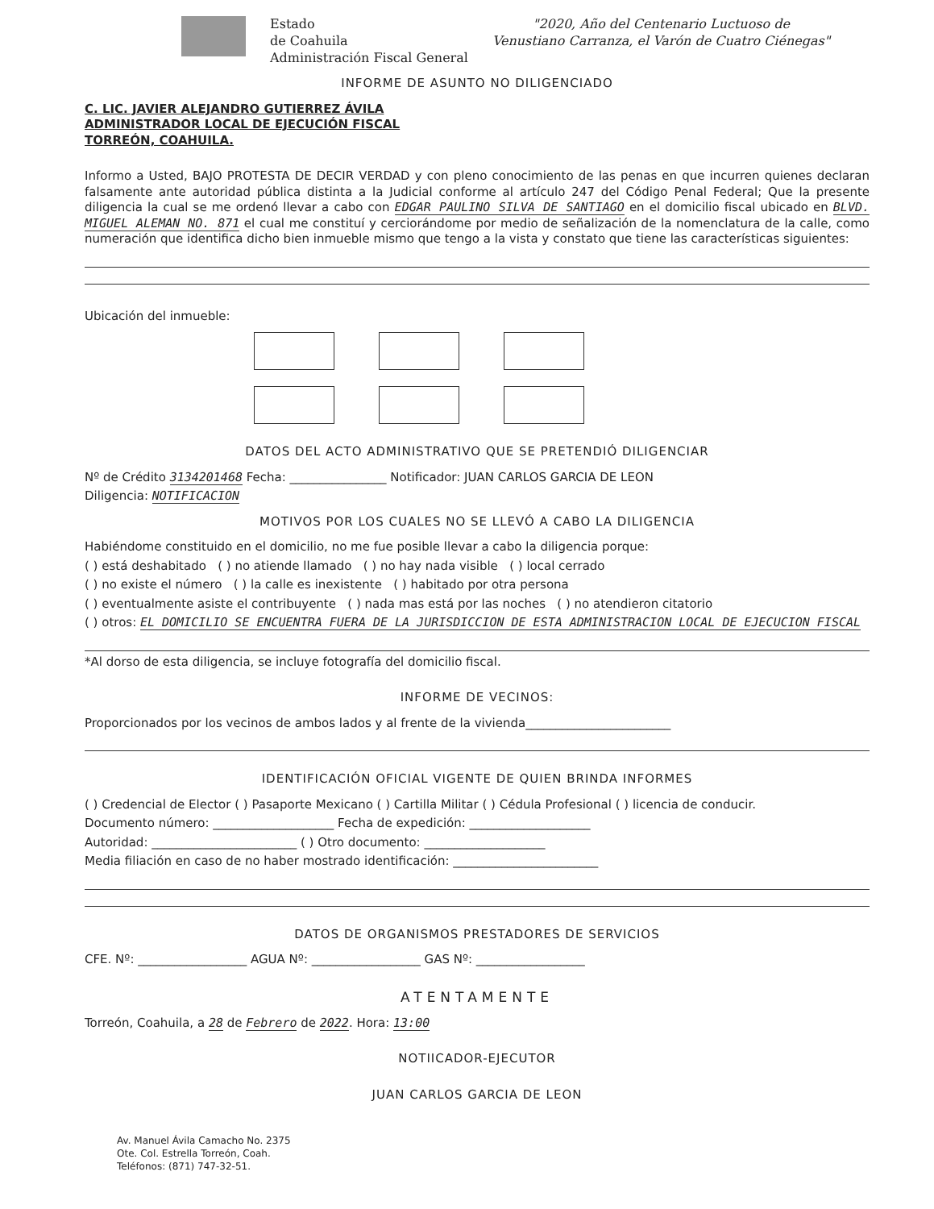Estado
de Coahuila
Administración Fiscal General
"2020, Año del Centenario Luctuoso de
Venustiano Carranza, el Varón de Cuatro Ciénegas"
INFORME DE ASUNTO NO DILIGENCIADO
C. LIC. JAVIER ALEJANDRO GUTIERREZ ÁVILA
ADMINISTRADOR LOCAL DE EJECUCIÓN FISCAL
TORREÓN, COAHUILA.
Informo a Usted, BAJO PROTESTA DE DECIR VERDAD y con pleno conocimiento de las penas en que incurren quienes declaran falsamente ante autoridad pública distinta a la Judicial conforme al artículo 247 del Código Penal Federal; Que la presente diligencia la cual se me ordenó llevar a cabo con EDGAR PAULINO SILVA DE SANTIAGO en el domicilio fiscal ubicado en BLVD. MIGUEL ALEMAN NO. 871 el cual me constituí y cerciorándome por medio de señalización de la nomenclatura de la calle, como numeración que identifica dicho bien inmueble mismo que tengo a la vista y constato que tiene las características siguientes:
Ubicación del inmueble:
DATOS DEL ACTO ADMINISTRATIVO QUE SE PRETENDIÓ DILIGENCIAR
Nº de Crédito 3134201468 Fecha: ________________ Notificador: JUAN CARLOS GARCIA DE LEON
Diligencia: NOTIFICACION
MOTIVOS POR LOS CUALES NO SE LLEVÓ A CABO LA DILIGENCIA
Habiéndome constituido en el domicilio, no me fue posible llevar a cabo la diligencia porque:
( ) está deshabitado ( ) no atiende llamado ( ) no hay nada visible ( ) local cerrado
( ) no existe el número ( ) la calle es inexistente ( ) habitado por otra persona
( ) eventualmente asiste el contribuyente ( ) nada mas está por las noches ( ) no atendieron citatorio
( ) otros: EL DOMICILIO SE ENCUENTRA FUERA DE LA JURISDICCION DE ESTA ADMINISTRACION LOCAL DE EJECUCION FISCAL
*Al dorso de esta diligencia, se incluye fotografía del domicilio fiscal.
INFORME DE VECINOS:
Proporcionados por los vecinos de ambos lados y al frente de la vivienda________________________
IDENTIFICACIÓN OFICIAL VIGENTE DE QUIEN BRINDA INFORMES
( ) Credencial de Elector ( ) Pasaporte Mexicano ( ) Cartilla Militar ( ) Cédula Profesional ( ) licencia de conducir.
Documento número: ____________________ Fecha de expedición: ____________________
Autoridad: ________________________ ( ) Otro documento: ____________________
Media filiación en caso de no haber mostrado identificación: ________________________
DATOS DE ORGANISMOS PRESTADORES DE SERVICIOS
CFE. Nº: __________________ AGUA Nº: __________________ GAS Nº: __________________
ATENTAMENTE
Torreón, Coahuila, a 28 de Febrero de 2022. Hora: 13:00
NOTIICADOR-EJECUTOR
JUAN CARLOS GARCIA DE LEON
Av. Manuel Ávila Camacho No. 2375
Ote. Col. Estrella Torreón, Coah.
Teléfonos: (871) 747-32-51.